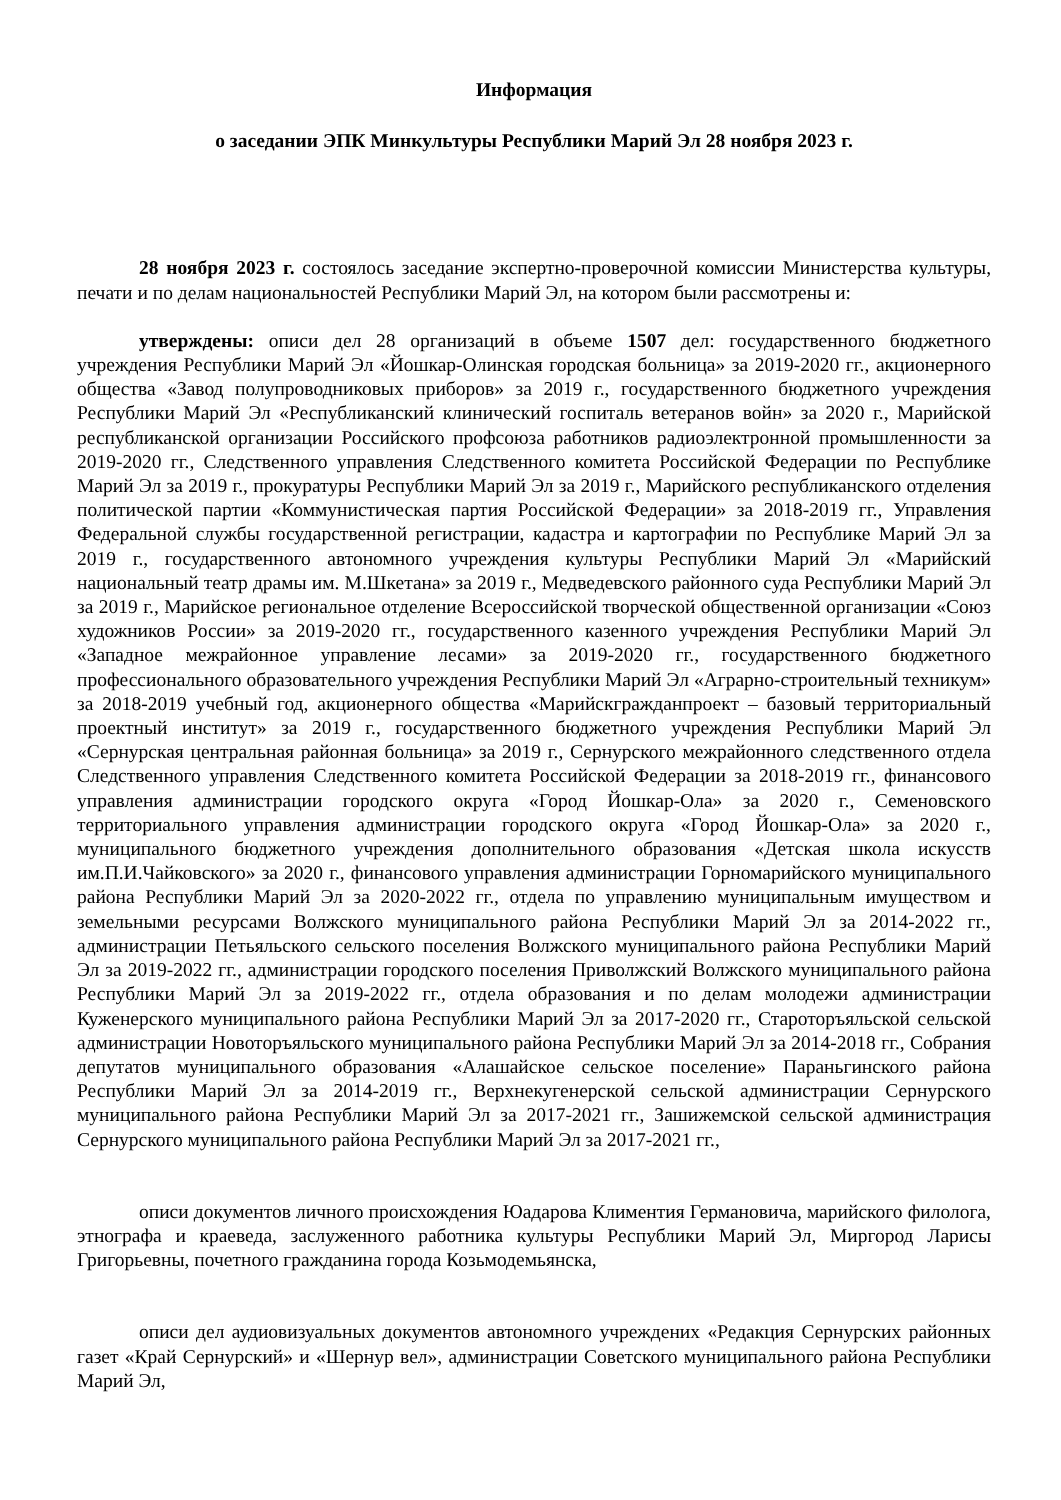Информация
о заседании ЭПК Минкультуры Республики Марий Эл 28 ноября 2023 г.
28 ноября 2023 г. состоялось заседание экспертно-проверочной комиссии Министерства культуры, печати и по делам национальностей Республики Марий Эл, на котором были рассмотрены и:
утверждены: описи дел 28 организаций в объеме 1507 дел: государственного бюджетного учреждения Республики Марий Эл «Йошкар-Олинская городская больница» за 2019-2020 гг., акционерного общества «Завод полупроводниковых приборов» за 2019 г., государственного бюджетного учреждения Республики Марий Эл «Республиканский клинический госпиталь ветеранов войн» за 2020 г., Марийской республиканской организации Российского профсоюза работников радиоэлектронной промышленности за 2019-2020 гг., Следственного управления Следственного комитета Российской Федерации по Республике Марий Эл за 2019 г., прокуратуры Республики Марий Эл за 2019 г., Марийского республиканского отделения политической партии «Коммунистическая партия Российской Федерации» за 2018-2019 гг., Управления Федеральной службы государственной регистрации, кадастра и картографии по Республике Марий Эл за 2019 г., государственного автономного учреждения культуры Республики Марий Эл «Марийский национальный театр драмы им. М.Шкетана» за 2019 г., Медведевского районного суда Республики Марий Эл за 2019 г., Марийское региональное отделение Всероссийской творческой общественной организации «Союз художников России» за 2019-2020 гг., государственного казенного учреждения Республики Марий Эл «Западное межрайонное управление лесами» за 2019-2020 гг., государственного бюджетного профессионального образовательного учреждения Республики Марий Эл «Аграрно-строительный техникум» за 2018-2019 учебный год, акционерного общества «Марийскгражданпроект – базовый территориальный проектный институт» за 2019 г., государственного бюджетного учреждения Республики Марий Эл «Сернурская центральная районная больница» за 2019 г., Сернурского межрайонного следственного отдела Следственного управления Следственного комитета Российской Федерации за 2018-2019 гг., финансового управления администрации городского округа «Город Йошкар-Ола» за 2020 г., Семеновского территориального управления администрации городского округа «Город Йошкар-Ола» за 2020 г., муниципального бюджетного учреждения дополнительного образования «Детская школа искусств им.П.И.Чайковского» за 2020 г., финансового управления администрации Горномарийского муниципального района Республики Марий Эл за 2020-2022 гг., отдела по управлению муниципальным имуществом и земельными ресурсами Волжского муниципального района Республики Марий Эл за 2014-2022 гг., администрации Петьяльского сельского поселения Волжского муниципального района Республики Марий Эл за 2019-2022 гг., администрации городского поселения Приволжский Волжского муниципального района Республики Марий Эл за 2019-2022 гг., отдела образования и по делам молодежи администрации Куженерского муниципального района Республики Марий Эл за 2017-2020 гг., Староторъяльской сельской администрации Новоторъяльского муниципального района Республики Марий Эл за 2014-2018 гг., Собрания депутатов муниципального образования «Алашайское сельское поселение» Параньгинского района Республики Марий Эл за 2014-2019 гг., Верхнекугенерской сельской администрации Сернурского муниципального района Республики Марий Эл за 2017-2021 гг., Зашижемской сельской администрация Сернурского муниципального района Республики Марий Эл за 2017-2021 гг.,
описи документов личного происхождения Юадарова Климентия Германовича, марийского филолога, этнографа и краеведа, заслуженного работника культуры Республики Марий Эл, Миргород Ларисы Григорьевны, почетного гражданина города Козьмодемьянска,
описи дел аудиовизуальных документов автономного учреждених «Редакция Сернурских районных газет «Край Сернурский» и «Шернур вел», администрации Советского муниципального района Республики Марий Эл,